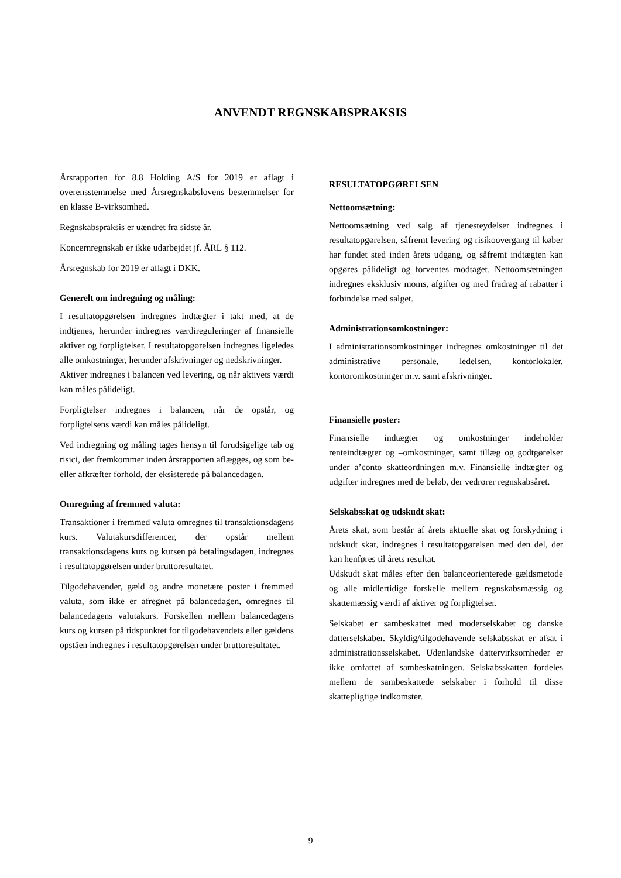ANVENDT REGNSKABSPRAKSIS
Årsrapporten for 8.8 Holding A/S for 2019 er aflagt i overensstemmelse med Årsregnskabslovens bestemmelser for en klasse B-virksomhed.
Regnskabspraksis er uændret fra sidste år.
Koncernregnskab er ikke udarbejdet jf. ÅRL § 112.
Årsregnskab for 2019 er aflagt i DKK.
Generelt om indregning og måling:
I resultatopgørelsen indregnes indtægter i takt med, at de indtjenes, herunder indregnes værdireguleringer af finansielle aktiver og forpligtelser. I resultatopgørelsen indregnes ligeledes alle omkostninger, herunder afskrivninger og nedskrivninger.
Aktiver indregnes i balancen ved levering, og når aktivets værdi kan måles pålideligt.
Forpligtelser indregnes i balancen, når de opstår, og forpligtelsens værdi kan måles pålideligt.
Ved indregning og måling tages hensyn til forudsigelige tab og risici, der fremkommer inden årsrapporten aflægges, og som be- eller afkræfter forhold, der eksisterede på balancedagen.
Omregning af fremmed valuta:
Transaktioner i fremmed valuta omregnes til transaktionsdagens kurs. Valutakursdifferencer, der opstår mellem transaktionsdagens kurs og kursen på betalingsdagen, indregnes i resultatopgørelsen under bruttoresultatet.
Tilgodehavender, gæld og andre monetære poster i fremmed valuta, som ikke er afregnet på balancedagen, omregnes til balancedagens valutakurs. Forskellen mellem balancedagens kurs og kursen på tidspunktet for tilgodehavendets eller gældens opståen indregnes i resultatopgørelsen under bruttoresultatet.
RESULTATOPGØRELSEN
Nettoomsætning:
Nettoomsætning ved salg af tjenesteydelser indregnes i resultatopgørelsen, såfremt levering og risikoovergang til køber har fundet sted inden årets udgang, og såfremt indtægten kan opgøres pålideligt og forventes modtaget. Nettoomsætningen indregnes eksklusiv moms, afgifter og med fradrag af rabatter i forbindelse med salget.
Administrationsomkostninger:
I administrationsomkostninger indregnes omkostninger til det administrative personale, ledelsen, kontorlokaler, kontoromkostninger m.v. samt afskrivninger.
Finansielle poster:
Finansielle indtægter og omkostninger indeholder renteindtægter og –omkostninger, samt tillæg og godtgørelser under a’conto skatteordningen m.v. Finansielle indtægter og udgifter indregnes med de beløb, der vedrører regnskabsåret.
Selskabsskat og udskudt skat:
Årets skat, som består af årets aktuelle skat og forskydning i udskudt skat, indregnes i resultatopgørelsen med den del, der kan henføres til årets resultat.
Udskudt skat måles efter den balanceorienterede gældsmetode og alle midlertidige forskelle mellem regnskabsmæssig og skattemæssig værdi af aktiver og forpligtelser.
Selskabet er sambeskattet med moderselskabet og danske datterselskaber. Skyldig/tilgodehavende selskabsskat er afsat i administrationsselskabet. Udenlandske dattervirksomheder er ikke omfattet af sambeskatningen. Selskabsskatten fordeles mellem de sambeskattede selskaber i forhold til disse skattepligtige indkomster.
9